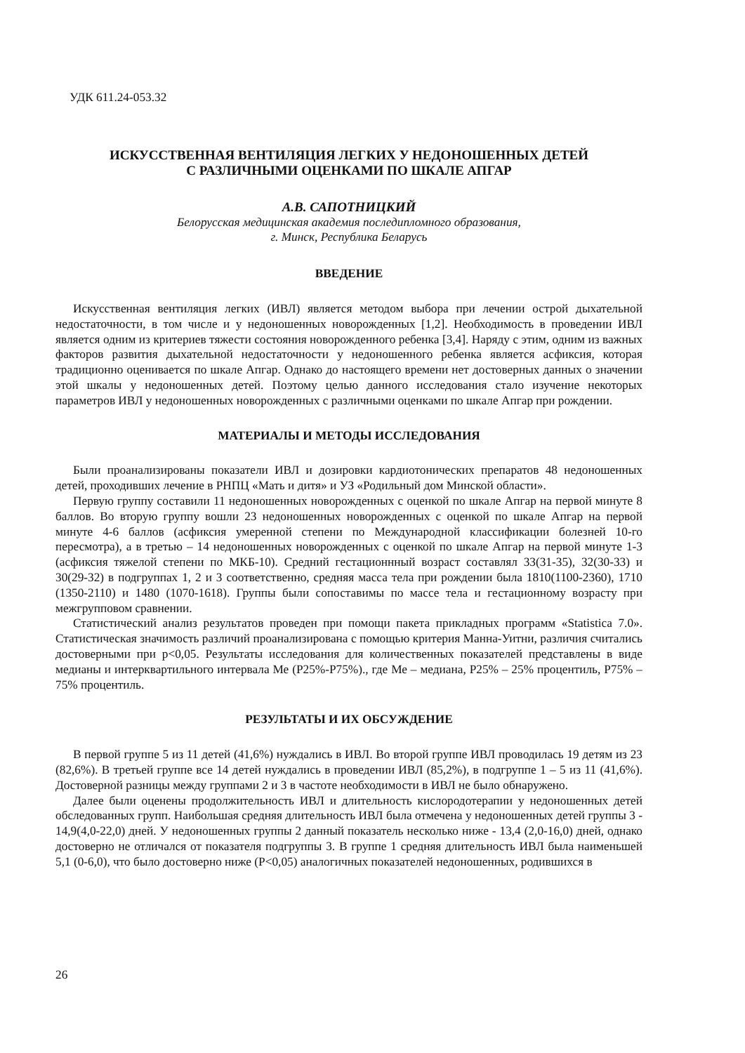УДК 611.24-053.32
ИСКУССТВЕННАЯ ВЕНТИЛЯЦИЯ ЛЕГКИХ У НЕДОНОШЕННЫХ ДЕТЕЙ
С РАЗЛИЧНЫМИ ОЦЕНКАМИ ПО ШКАЛЕ АПГАР
А.В. САПОТНИЦКИЙ
Белорусская медицинская академия последипломного образования,
г. Минск, Республика Беларусь
ВВЕДЕНИЕ
Искусственная вентиляция легких (ИВЛ) является методом выбора при лечении острой дыхательной недостаточности, в том числе и у недоношенных новорожденных [1,2]. Необходимость в проведении ИВЛ является одним из критериев тяжести состояния новорожденного ребенка [3,4]. Наряду с этим, одним из важных факторов развития дыхательной недостаточности у недоношенного ребенка является асфиксия, которая традиционно оценивается по шкале Апгар. Однако до настоящего времени нет достоверных данных о значении этой шкалы у недоношенных детей. Поэтому целью данного исследования стало изучение некоторых параметров ИВЛ у недоношенных новорожденных с различными оценками по шкале Апгар при рождении.
МАТЕРИАЛЫ И МЕТОДЫ ИССЛЕДОВАНИЯ
Были проанализированы показатели ИВЛ и дозировки кардиотонических препаратов 48 недоношенных детей, проходивших лечение в РНПЦ «Мать и дитя» и УЗ «Родильный дом Минской области».
Первую группу составили 11 недоношенных новорожденных с оценкой по шкале Апгар на первой минуте 8 баллов. Во вторую группу вошли 23 недоношенных новорожденных с оценкой по шкале Апгар на первой минуте 4-6 баллов (асфиксия умеренной степени по Международной классификации болезней 10-го пересмотра), а в третью – 14 недоношенных новорожденных с оценкой по шкале Апгар на первой минуте 1-3 (асфиксия тяжелой степени по МКБ-10). Средний гестационнный возраст составлял 33(31-35), 32(30-33) и 30(29-32) в подгруппах 1, 2 и 3 соответственно, средняя масса тела при рождении была 1810(1100-2360), 1710 (1350-2110) и 1480 (1070-1618). Группы были сопоставимы по массе тела и гестационному возрасту при межгрупповом сравнении.
Статистический анализ результатов проведен при помощи пакета прикладных программ «Statistica 7.0». Статистическая значимость различий проанализирована с помощью критерия Манна-Уитни, различия считались достоверными при p<0,05. Результаты исследования для количественных показателей представлены в виде медианы и интерквартильного интервала Ме (P25%-P75%)., где Ме – медиана, P25% – 25% процентиль, P75% – 75% процентиль.
РЕЗУЛЬТАТЫ И ИХ ОБСУЖДЕНИЕ
В первой группе 5 из 11 детей (41,6%) нуждались в ИВЛ. Во второй группе ИВЛ проводилась 19 детям из 23 (82,6%). В третьей группе все 14 детей нуждались в проведении ИВЛ (85,2%), в подгруппе 1 – 5 из 11 (41,6%). Достоверной разницы между группами 2 и 3 в частоте необходимости в ИВЛ не было обнаружено.
Далее были оценены продолжительность ИВЛ и длительность кислородотерапии у недоношенных детей обследованных групп. Наибольшая средняя длительность ИВЛ была отмечена у недоношенных детей группы 3 - 14,9(4,0-22,0) дней. У недоношенных группы 2 данный показатель несколько ниже - 13,4 (2,0-16,0) дней, однако достоверно не отличался от показателя подгруппы 3. В группе 1 средняя длительность ИВЛ была наименьшей 5,1 (0-6,0), что было достоверно ниже (P<0,05) аналогичных показателей недоношенных, родившихся в
26